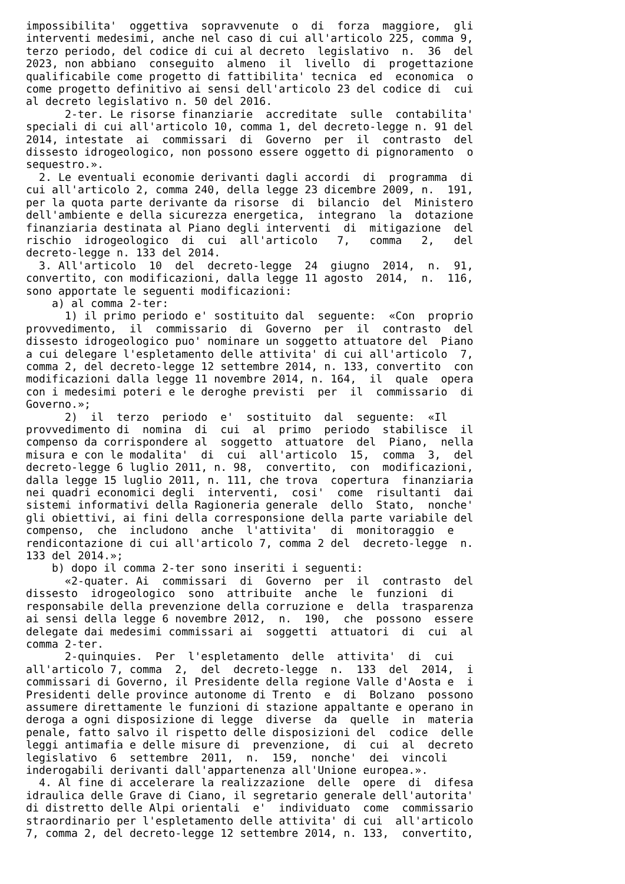impossibilita'  oggettiva  sopravvenute  o  di  forza  maggiore,  gli
interventi medesimi, anche nel caso di cui all'articolo 225, comma 9,
terzo periodo, del codice di cui al decreto  legislativo  n.  36  del
2023, non abbiano  conseguito  almeno  il  livello  di  progettazione
qualificabile come progetto di fattibilita' tecnica  ed  economica  o
come progetto definitivo ai sensi dell'articolo 23 del codice di  cui
al decreto legislativo n. 50 del 2016.
      2-ter. Le risorse finanziarie  accreditate  sulle  contabilita'
speciali di cui all'articolo 10, comma 1, del decreto-legge n. 91 del
2014, intestate  ai  commissari  di  Governo  per  il  contrasto  del
dissesto idrogeologico, non possono essere oggetto di pignoramento  o
sequestro.».
  2. Le eventuali economie derivanti dagli accordi  di  programma  di
cui all'articolo 2, comma 240, della legge 23 dicembre 2009, n.  191,
per la quota parte derivante da risorse  di  bilancio  del  Ministero
dell'ambiente e della sicurezza energetica,  integrano  la  dotazione
finanziaria destinata al Piano degli interventi  di  mitigazione  del
rischio  idrogeologico  di  cui  all'articolo   7,   comma   2,   del
decreto-legge n. 133 del 2014.
  3. All'articolo  10  del  decreto-legge  24  giugno  2014,  n.  91,
convertito, con modificazioni, dalla legge 11 agosto  2014,  n.  116,
sono apportate le seguenti modificazioni:
    a) al comma 2-ter:
      1) il primo periodo e' sostituito dal  seguente:  «Con  proprio
provvedimento,  il  commissario  di  Governo  per  il  contrasto  del
dissesto idrogeologico puo' nominare un soggetto attuatore del  Piano
a cui delegare l'espletamento delle attivita' di cui all'articolo  7,
comma 2, del decreto-legge 12 settembre 2014, n. 133, convertito  con
modificazioni dalla legge 11 novembre 2014, n. 164,  il  quale  opera
con i medesimi poteri e le deroghe previsti  per  il  commissario  di
Governo.»;
      2)  il  terzo  periodo  e'  sostituito  dal  seguente:  «Il
provvedimento di  nomina  di  cui  al  primo  periodo  stabilisce  il
compenso da corrispondere al  soggetto  attuatore  del  Piano,  nella
misura e con le modalita'  di  cui  all'articolo  15,  comma  3,  del
decreto-legge 6 luglio 2011, n. 98,  convertito,  con  modificazioni,
dalla legge 15 luglio 2011, n. 111, che trova  copertura  finanziaria
nei quadri economici degli  interventi,  cosi'  come  risultanti  dai
sistemi informativi della Ragioneria generale  dello  Stato,  nonche'
gli obiettivi, ai fini della corresponsione della parte variabile del
compenso,  che  includono  anche  l'attivita'  di  monitoraggio  e
rendicontazione di cui all'articolo 7, comma 2 del  decreto-legge  n.
133 del 2014.»;
    b) dopo il comma 2-ter sono inseriti i seguenti:
      «2-quater. Ai  commissari  di  Governo  per  il  contrasto  del
dissesto  idrogeologico  sono  attribuite  anche  le  funzioni  di
responsabile della prevenzione della corruzione e  della  trasparenza
ai sensi della legge 6 novembre 2012,  n.  190,  che  possono  essere
delegate dai medesimi commissari ai  soggetti  attuatori  di  cui  al
comma 2-ter.
      2-quinquies.  Per  l'espletamento  delle  attivita'  di  cui
all'articolo 7, comma  2,  del  decreto-legge  n.  133  del  2014,  i
commissari di Governo, il Presidente della regione Valle d'Aosta e  i
Presidenti delle province autonome di Trento  e  di  Bolzano  possono
assumere direttamente le funzioni di stazione appaltante e operano in
deroga a ogni disposizione di legge  diverse  da  quelle  in  materia
penale, fatto salvo il rispetto delle disposizioni del  codice  delle
leggi antimafia e delle misure di  prevenzione,  di  cui  al  decreto
legislativo  6  settembre  2011,  n.  159,  nonche'  dei  vincoli
inderogabili derivanti dall'appartenenza all'Unione europea.».
  4. Al fine di accelerare la realizzazione  delle  opere  di  difesa
idraulica delle Grave di Ciano, il segretario generale dell'autorita'
di distretto delle Alpi orientali  e'  individuato  come  commissario
straordinario per l'espletamento delle attivita' di cui  all'articolo
7, comma 2, del decreto-legge 12 settembre 2014, n. 133,  convertito,